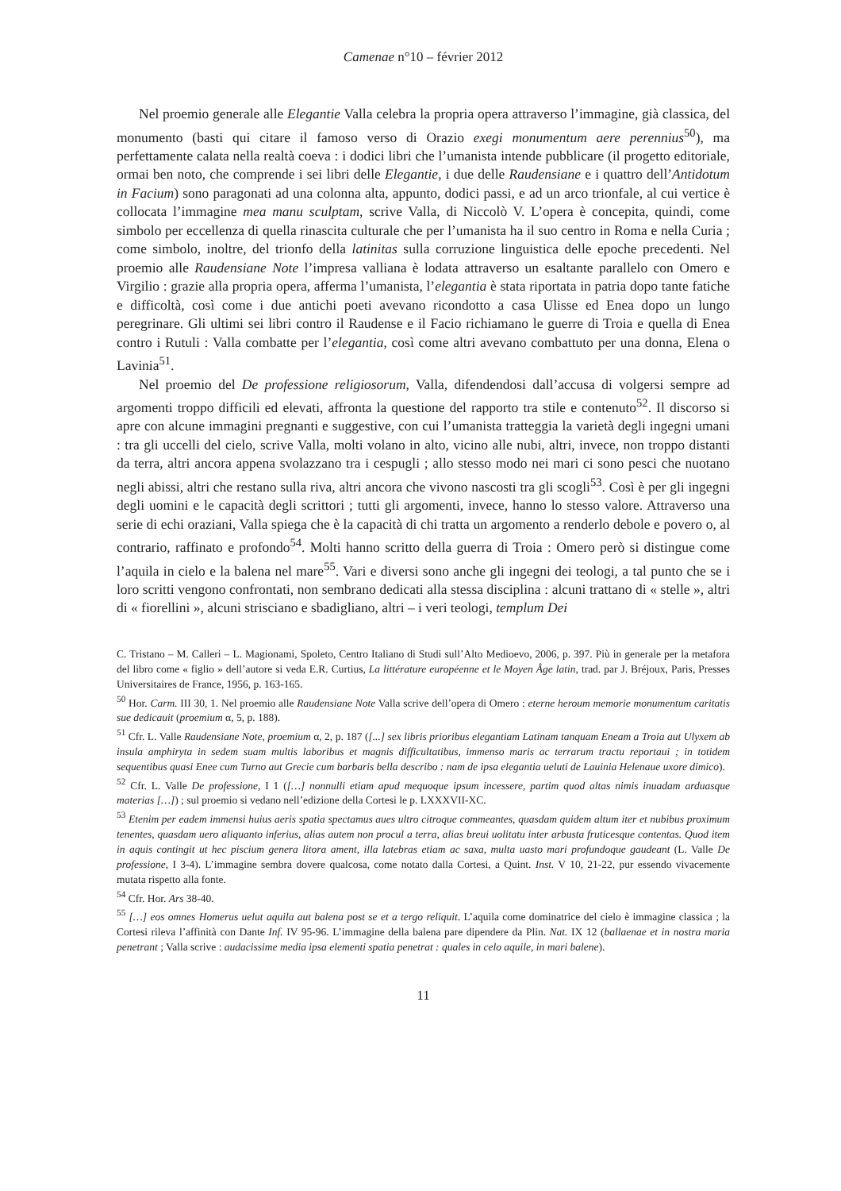Camenae n°10 – février 2012
Nel proemio generale alle Elegantie Valla celebra la propria opera attraverso l’immagine, già classica, del monumento (basti qui citare il famoso verso di Orazio exegi monumentum aere perennius<sup>50</sup>), ma perfettamente calata nella realtà coeva : i dodici libri che l’umanista intende pubblicare (il progetto editoriale, ormai ben noto, che comprende i sei libri delle Elegantie, i due delle Raudensiane e i quattro dell’Antidotum in Facium) sono paragonati ad una colonna alta, appunto, dodici passi, e ad un arco trionfale, al cui vertice è collocata l’immagine mea manu sculptam, scrive Valla, di Niccolò V. L’opera è concepita, quindi, come simbolo per eccellenza di quella rinascita culturale che per l’umanista ha il suo centro in Roma e nella Curia ; come simbolo, inoltre, del trionfo della latinitas sulla corruzione linguistica delle epoche precedenti. Nel proemio alle Raudensiane Note l’impresa valliana è lodata attraverso un esaltante parallelo con Omero e Virgilio : grazie alla propria opera, afferma l’umanista, l’elegantia è stata riportata in patria dopo tante fatiche e difficoltà, così come i due antichi poeti avevano ricondotto a casa Ulisse ed Enea dopo un lungo peregrinare. Gli ultimi sei libri contro il Raudense e il Facio richiamano le guerre di Troia e quella di Enea contro i Rutuli : Valla combatte per l’elegantia, così come altri avevano combattuto per una donna, Elena o Lavinia<sup>51</sup>.
Nel proemio del De professione religiosorum, Valla, difendendosi dall’accusa di volgersi sempre ad argomenti troppo difficili ed elevati, affronta la questione del rapporto tra stile e contenuto<sup>52</sup>. Il discorso si apre con alcune immagini pregnanti e suggestive, con cui l’umanista tratteggia la varietà degli ingegni umani : tra gli uccelli del cielo, scrive Valla, molti volano in alto, vicino alle nubi, altri, invece, non troppo distanti da terra, altri ancora appena svolazzano tra i cespugli ; allo stesso modo nei mari ci sono pesci che nuotano negli abissi, altri che restano sulla riva, altri ancora che vivono nascosti tra gli scogli<sup>53</sup>. Così è per gli ingegni degli uomini e le capacità degli scrittori ; tutti gli argomenti, invece, hanno lo stesso valore. Attraverso una serie di echi oraziani, Valla spiega che è la capacità di chi tratta un argomento a renderlo debole e povero o, al contrario, raffinato e profondo<sup>54</sup>. Molti hanno scritto della guerra di Troia : Omero però si distingue come l’aquila in cielo e la balena nel mare<sup>55</sup>. Vari e diversi sono anche gli ingegni dei teologi, a tal punto che se i loro scritti vengono confrontati, non sembrano dedicati alla stessa disciplina : alcuni trattano di « stelle », altri di « fiorellini », alcuni strisciano e sbadigliano, altri – i veri teologi, templum Dei
C. Tristano – M. Calleri – L. Magionami, Spoleto, Centro Italiano di Studi sull’Alto Medioevo, 2006, p. 397. Più in generale per la metafora del libro come « figlio » dell’autore si veda E.R. Curtius, La littérature européenne et le Moyen Âge latin, trad. par J. Bréjoux, Paris, Presses Universitaires de France, 1956, p. 163-165.
<sup>50</sup> Hor. Carm. III 30, 1. Nel proemio alle Raudensiane Note Valla scrive dell’opera di Omero : eterne heroum memorie monumentum caritatis sue dedicauit (proemium α, 5, p. 188).
<sup>51</sup> Cfr. L. Valle Raudensiane Note, proemium α, 2, p. 187 ([...] sex libris prioribus elegantiam Latinam tanquam Eneam a Troia aut Ulyxem ab insula amphiryta in sedem suam multis laboribus et magnis difficultatibus, immenso maris ac terrarum tractu reportaui ; in totidem sequentibus quasi Enee cum Turno aut Grecie cum barbaris bella describo : nam de ipsa elegantia ueluti de Lauinia Helenaue uxore dimico).
<sup>52</sup> Cfr. L. Valle De professione, I 1 ([…] nonnulli etiam apud mequoque ipsum incessere, partim quod altas nimis inuadam arduasque materias […]) ; sul proemio si vedano nell’edizione della Cortesi le p. LXXXVII-XC.
<sup>53</sup> Etenim per eadem immensi huius aeris spatia spectamus aues ultro citroque commeantes, quasdam quidem altum iter et nubibus proximum tenentes, quasdam uero aliquanto inferius, alias autem non procul a terra, alias breui uolitatu inter arbusta fruticesque contentas. Quod item in aquis contingit ut hec piscium genera litora ament, illa latebras etiam ac saxa, multa uasto mari profundoque gaudeant (L. Valle De professione, I 3-4). L’immagine sembra dovere qualcosa, come notato dalla Cortesi, a Quint. Inst. V 10, 21-22, pur essendo vivacemente mutata rispetto alla fonte.
<sup>54</sup> Cfr. Hor. Ars 38-40.
<sup>55</sup> […] eos omnes Homerus uelut aquila aut balena post se et a tergo reliquit. L’aquila come dominatrice del cielo è immagine classica ; la Cortesi rileva l’affinità con Dante Inf. IV 95-96. L’immagine della balena pare dipendere da Plin. Nat. IX 12 (ballaenae et in nostra maria penetrant ; Valla scrive : audacissime media ipsa elementi spatia penetrat : quales in celo aquile, in mari balene).
11